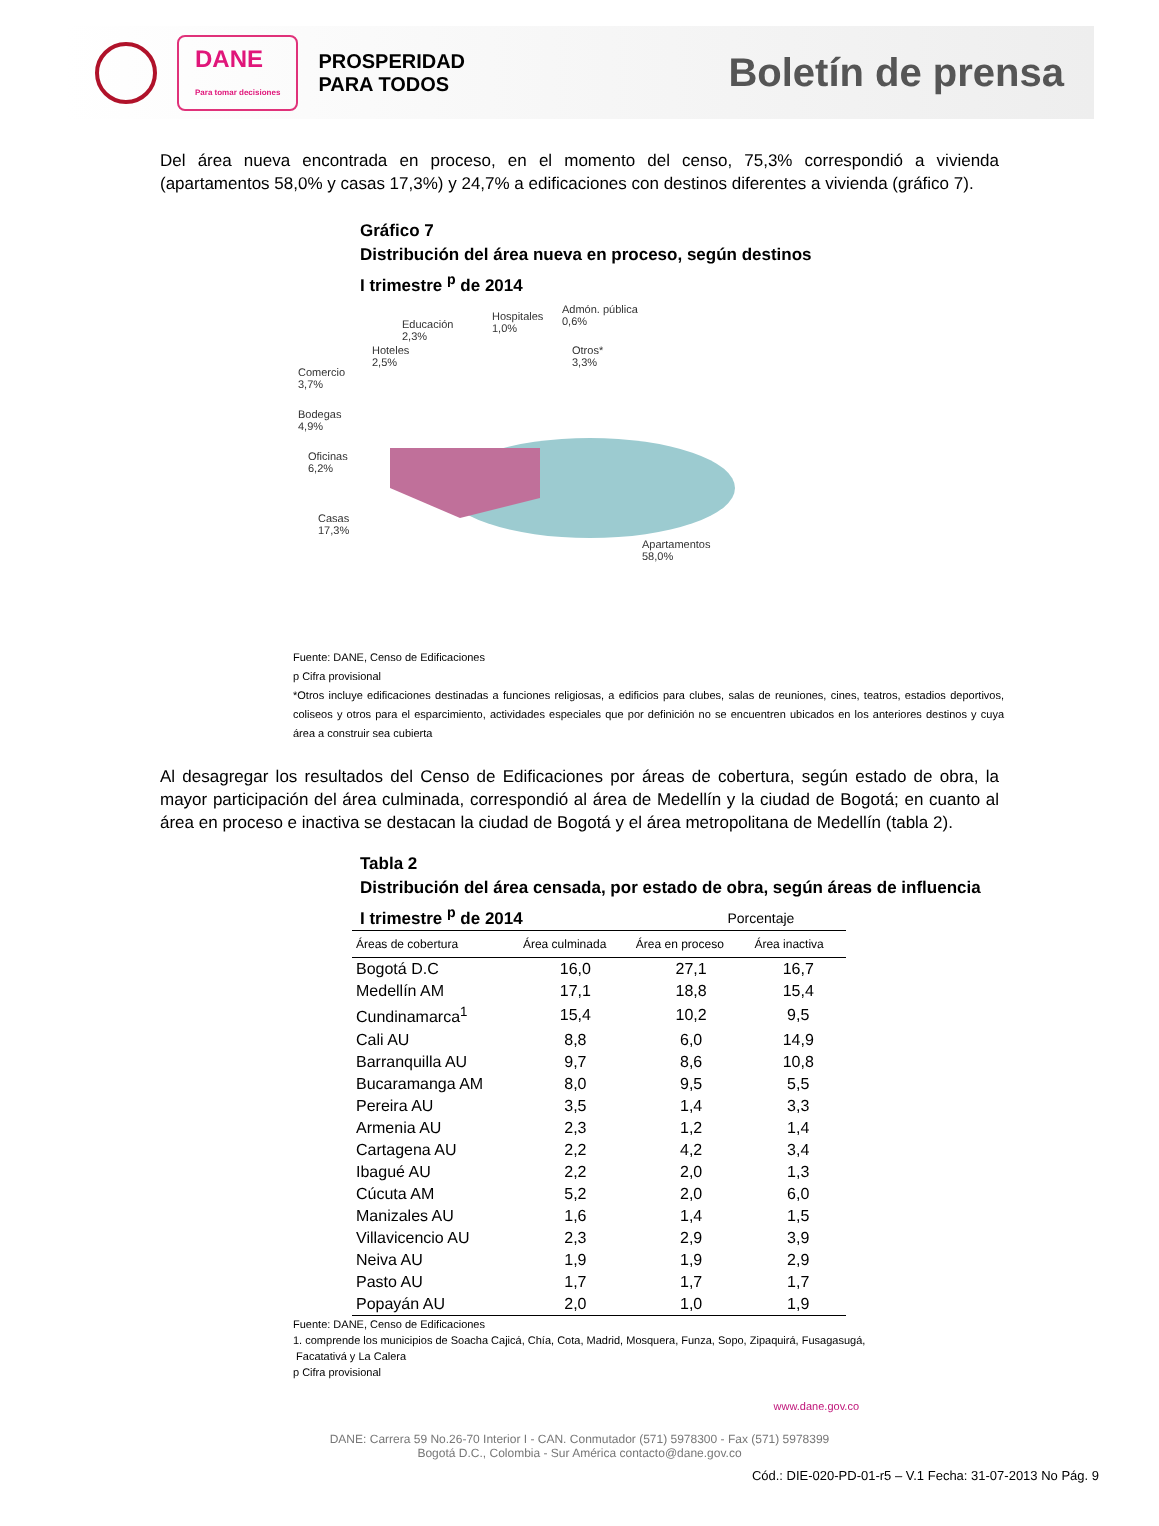DANE
Para tomar decisiones
PROSPERIDAD
PARA TODOS
Boletín de prensa
Del área nueva encontrada en proceso, en el momento del censo, 75,3% correspondió a vivienda (apartamentos 58,0% y casas 17,3%) y 24,7% a edificaciones con destinos diferentes a vivienda (gráfico 7).
Gráfico 7
Distribución del área nueva en proceso, según destinos
I trimestre <sup>p</sup> de 2014
Educación
2,3%
Hospitales
1,0%
Admón. pública
0,6%
Hoteles
2,5%
Otros*
3,3%
Comercio
3,7%
Bodegas
4,9%
Oficinas
6,2%
Casas
17,3%
Apartamentos
58,0%
Fuente: DANE, Censo de Edificaciones
p Cifra provisional
*Otros incluye edificaciones destinadas a funciones religiosas, a edificios para clubes, salas de reuniones, cines, teatros, estadios deportivos, coliseos y otros para el esparcimiento, actividades especiales que por definición no se encuentren ubicados en los anteriores destinos y cuya área a construir sea cubierta
Al desagregar los resultados del Censo de Edificaciones por áreas de cobertura, según estado de obra, la mayor participación del área culminada, correspondió al área de Medellín y la ciudad de Bogotá; en cuanto al área en proceso e inactiva se destacan la ciudad de Bogotá y el área metropolitana de Medellín (tabla 2).
Tabla 2
Distribución del área censada, por estado de obra, según áreas de influencia
I trimestre <sup>p</sup> de 2014 Porcentaje
| Áreas de cobertura | Área culminada | Área en proceso | Área inactiva |
| --- | --- | --- | --- |
| Bogotá D.C | 16,0 | 27,1 | 16,7 |
| Medellín AM | 17,1 | 18,8 | 15,4 |
| Cundinamarca<sup>1</sup> | 15,4 | 10,2 | 9,5 |
| Cali AU | 8,8 | 6,0 | 14,9 |
| Barranquilla AU | 9,7 | 8,6 | 10,8 |
| Bucaramanga AM | 8,0 | 9,5 | 5,5 |
| Pereira AU | 3,5 | 1,4 | 3,3 |
| Armenia AU | 2,3 | 1,2 | 1,4 |
| Cartagena AU | 2,2 | 4,2 | 3,4 |
| Ibagué AU | 2,2 | 2,0 | 1,3 |
| Cúcuta AM | 5,2 | 2,0 | 6,0 |
| Manizales AU | 1,6 | 1,4 | 1,5 |
| Villavicencio AU | 2,3 | 2,9 | 3,9 |
| Neiva AU | 1,9 | 1,9 | 2,9 |
| Pasto AU | 1,7 | 1,7 | 1,7 |
| Popayán AU | 2,0 | 1,0 | 1,9 |
Fuente: DANE, Censo de Edificaciones
1. comprende los municipios de Soacha Cajicá, Chía, Cota, Madrid, Mosquera, Funza, Sopo, Zipaquirá, Fusagasugá,
Facatativá y La Calera
p Cifra provisional
www.dane.gov.co
DANE: Carrera 59 No.26-70 Interior I - CAN. Conmutador (571) 5978300 - Fax (571) 5978399
Bogotá D.C., Colombia - Sur América contacto@dane.gov.co
Cód.: DIE-020-PD-01-r5 – V.1 Fecha: 31-07-2013 No Pág. 9